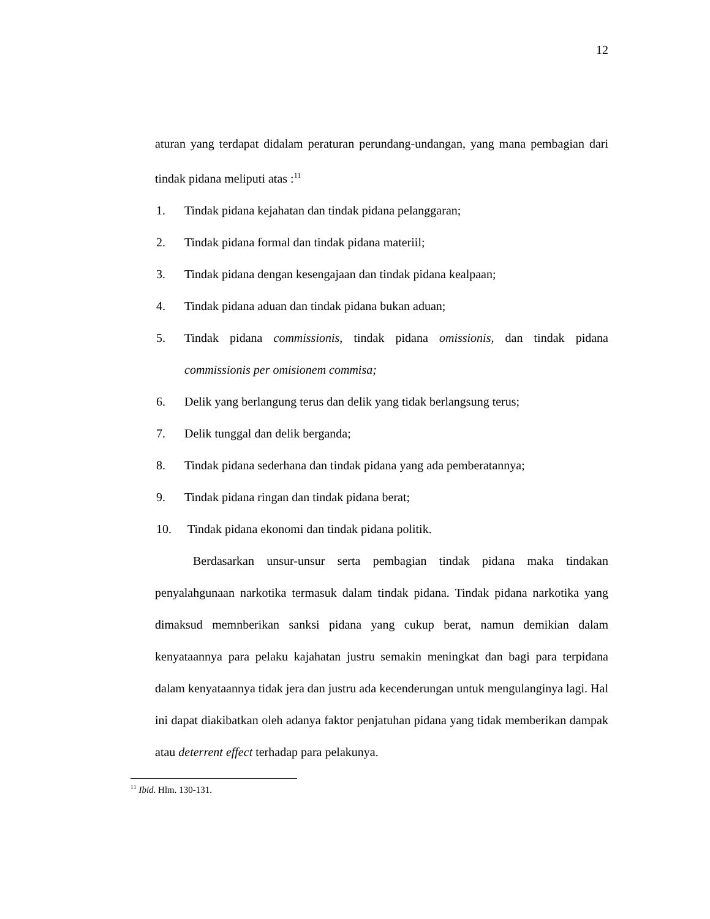12
aturan yang terdapat didalam peraturan perundang-undangan, yang mana pembagian dari tindak pidana meliputi atas :<sup>11</sup>
1. Tindak pidana kejahatan dan tindak pidana pelanggaran;
2. Tindak pidana formal dan tindak pidana materiil;
3. Tindak pidana dengan kesengajaan dan tindak pidana kealpaan;
4. Tindak pidana aduan dan tindak pidana bukan aduan;
5. Tindak pidana commissionis, tindak pidana omissionis, dan tindak pidana commissionis per omisionem commisa;
6. Delik yang berlangung terus dan delik yang tidak berlangsung terus;
7. Delik tunggal dan delik berganda;
8. Tindak pidana sederhana dan tindak pidana yang ada pemberatannya;
9. Tindak pidana ringan dan tindak pidana berat;
10. Tindak pidana ekonomi dan tindak pidana politik.
Berdasarkan unsur-unsur serta pembagian tindak pidana maka tindakan penyalahgunaan narkotika termasuk dalam tindak pidana. Tindak pidana narkotika yang dimaksud memnberikan sanksi pidana yang cukup berat, namun demikian dalam kenyataannya para pelaku kajahatan justru semakin meningkat dan bagi para terpidana dalam kenyataannya tidak jera dan justru ada kecenderungan untuk mengulanginya lagi. Hal ini dapat diakibatkan oleh adanya faktor penjatuhan pidana yang tidak memberikan dampak atau deterrent effect terhadap para pelakunya.
<sup>11</sup> Ibid. Hlm. 130-131.